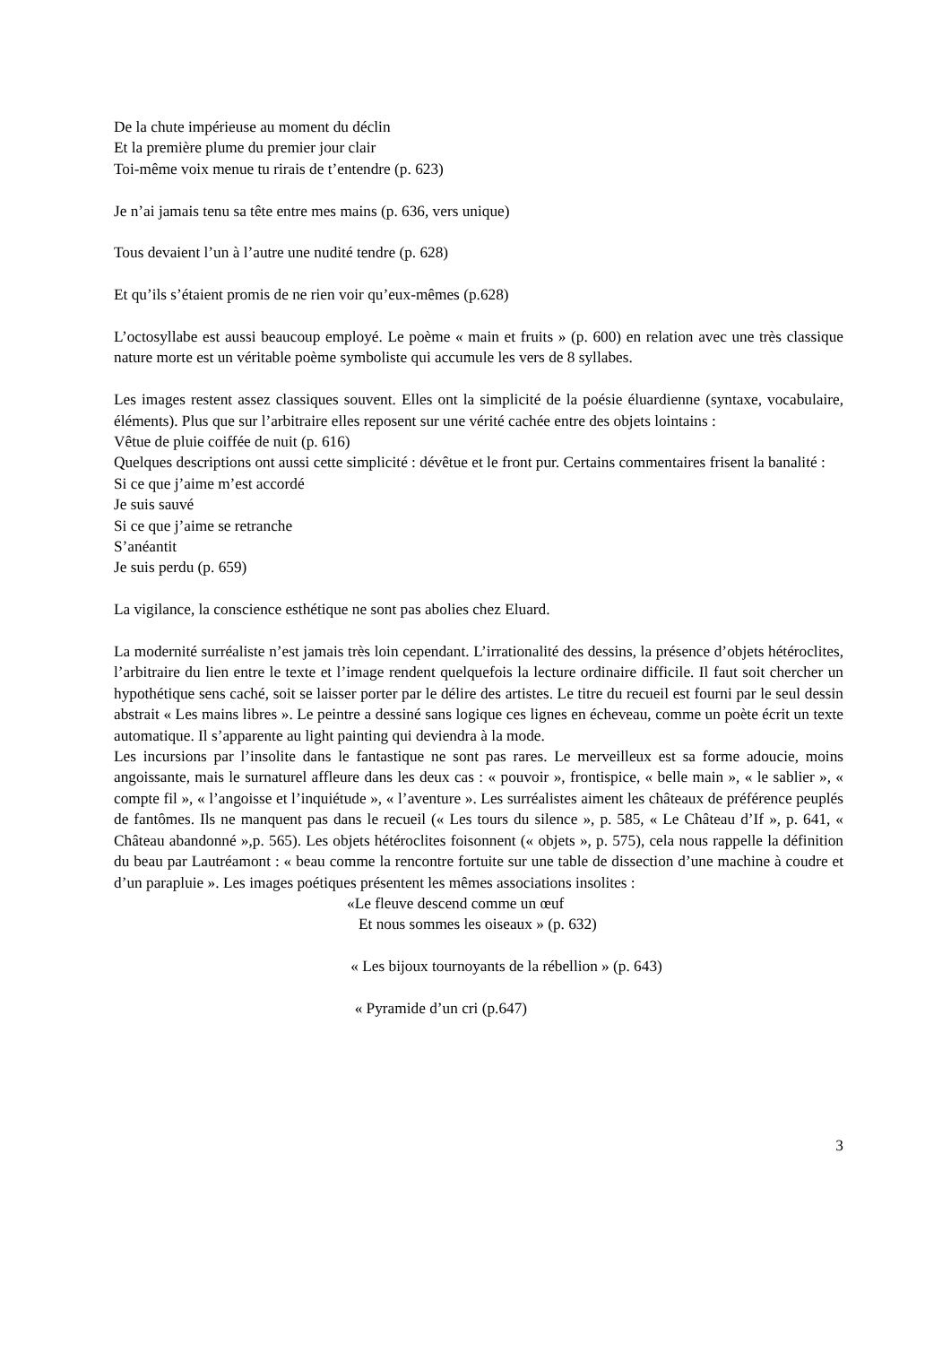De la chute impérieuse au moment du déclin
Et la première plume du premier jour clair
Toi-même voix menue tu rirais de t’entendre (p. 623)
Je n’ai jamais tenu sa tête entre mes mains (p. 636, vers unique)
Tous devaient l’un à l’autre une nudité tendre (p. 628)
Et qu’ils s’étaient promis de ne rien voir qu’eux-mêmes (p.628)
L’octosyllabe est aussi beaucoup employé. Le poème « main et fruits » (p. 600) en relation avec une très classique nature morte est un véritable poème symboliste qui accumule les vers de 8 syllabes.
Les images restent assez classiques souvent. Elles ont la simplicité de la poésie éluardienne (syntaxe, vocabulaire, éléments). Plus que sur l’arbitraire elles reposent sur une vérité cachée entre des objets lointains :
Vêtue de pluie coiffée de nuit (p. 616)
Quelques descriptions ont aussi cette simplicité : dévêtue et le front pur. Certains commentaires frisent la banalité :
Si ce que j’aime m’est accordé
Je suis sauvé
Si ce que j’aime se retranche
S’anéantit
Je suis perdu (p. 659)
La vigilance, la conscience esthétique ne sont pas abolies chez Eluard.
La modernité surréaliste n’est jamais très loin cependant. L’irrationalité des dessins, la présence d’objets hétéroclites, l’arbitraire du lien entre le texte et l’image rendent quelquefois la lecture ordinaire difficile. Il faut soit chercher un hypothétique sens caché, soit se laisser porter par le délire des artistes. Le titre du recueil est fourni par le seul dessin abstrait « Les mains libres ». Le peintre a dessiné sans logique ces lignes en écheveau, comme un poète écrit un texte automatique. Il s’apparente au light painting qui deviendra à la mode.
Les incursions par l’insolite dans le fantastique ne sont pas rares. Le merveilleux est sa forme adoucie, moins angoissante, mais le surnaturel affleure dans les deux cas : « pouvoir », frontispice, « belle main », « le sablier », « compte fil », « l’angoisse et l’inquiétude », « l’aventure ». Les surréalistes aiment les châteaux de préférence peuplés de fantômes. Ils ne manquent pas dans le recueil (« Les tours du silence », p. 585, « Le Château d’If », p. 641, « Château abandonné »,p. 565). Les objets hétéroclites foisonnent (« objets », p. 575), cela nous rappelle la définition du beau par Lautréamont : « beau comme la rencontre fortuite sur une table de dissection d’une machine à coudre et d’un parapluie ». Les images poétiques présentent les mêmes associations insolites :
«Le fleuve descend comme un œuf
Et nous sommes les oiseaux » (p. 632)
« Les bijoux tournoyants de la rébellion » (p. 643)
« Pyramide d’un cri (p.647)
3